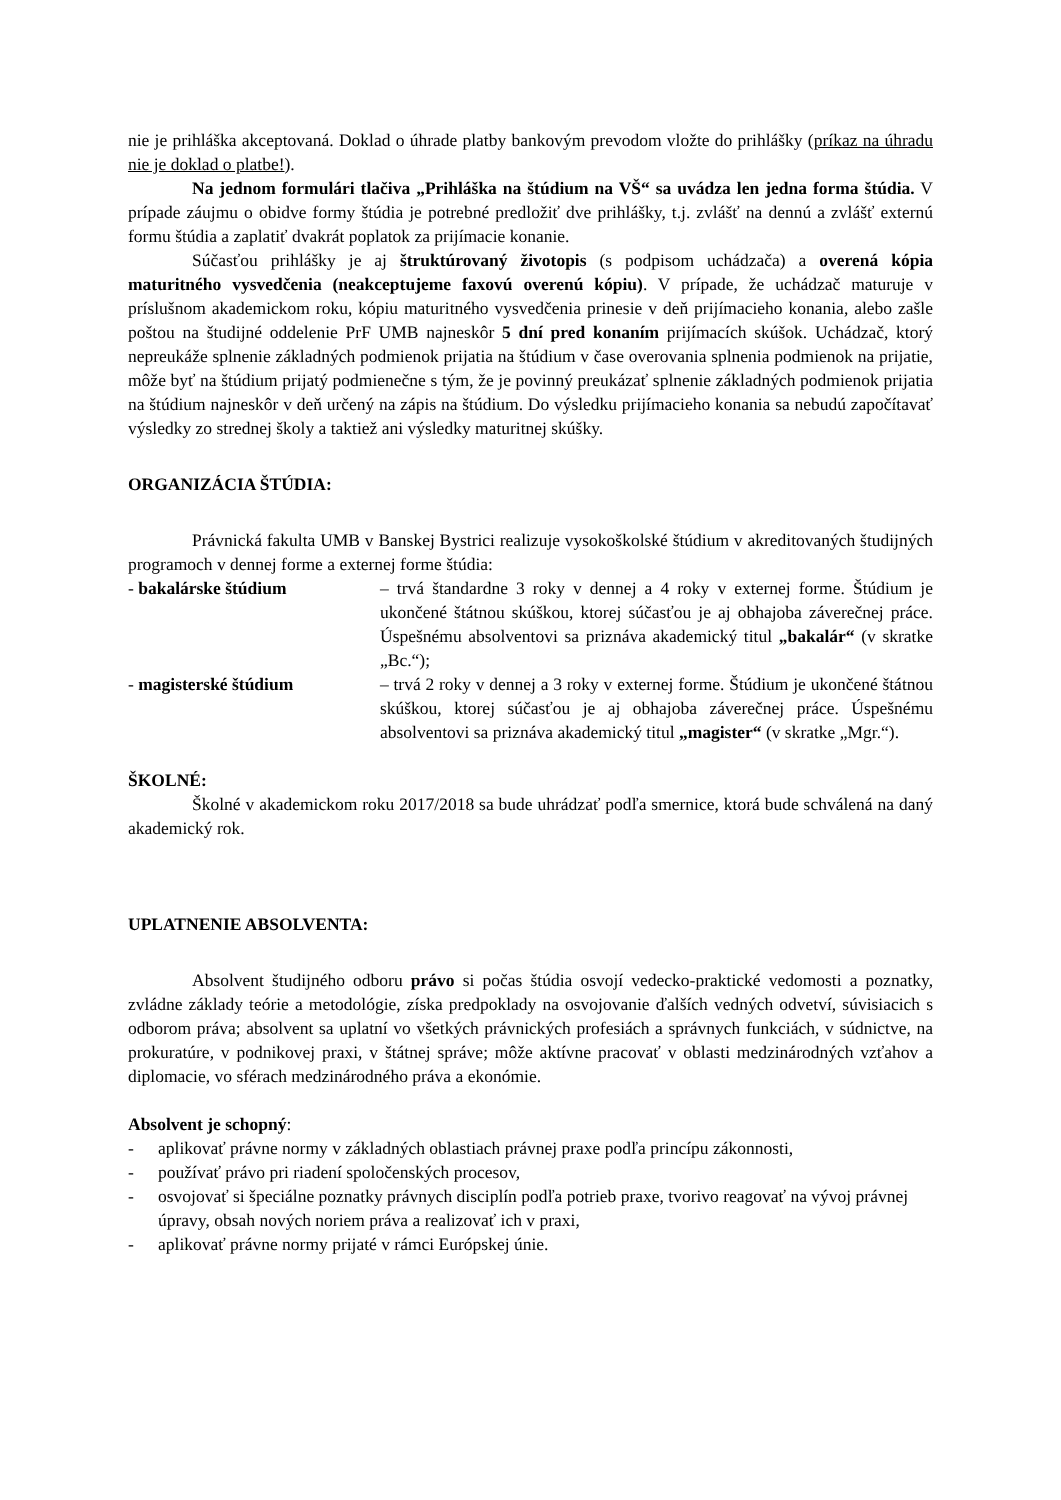nie je prihláška akceptovaná. Doklad o úhrade platby bankovým prevodom vložte do prihlášky (príkaz na úhradu nie je doklad o platbe!).
Na jednom formulári tlačiva „Prihláška na štúdium na VŠ“ sa uvádza len jedna forma štúdia. V prípade záujmu o obidve formy štúdia je potrebné predložiť dve prihlášky, t.j. zvlášť na dennú a zvlášť externú formu štúdia a zaplatiť dvakrát poplatok za prijímacie konanie.
Súčasťou prihlášky je aj štruktúrovaný životopis (s podpisom uchádzača) a overená kópia maturitného vysvedčenia (neakceptujeme faxovú overenú kópiu). V prípade, že uchádzač maturuje v príslušnom akademickom roku, kópiu maturitného vysvedčenia prinesie v deň prijímacieho konania, alebo zašle poštou na študijné oddelenie PrF UMB najneskôr 5 dní pred konaním prijímacích skúšok. Uchádzač, ktorý nepreukáže splnenie základných podmienok prijatia na štúdium v čase overovania splnenia podmienok na prijatie, môže byť na štúdium prijatý podmienečne s tým, že je povinný preukázať splnenie základných podmienok prijatia na štúdium najneskôr v deň určený na zápis na štúdium. Do výsledku prijímacieho konania sa nebudú započítavať výsledky zo strednej školy a taktiež ani výsledky maturitnej skúšky.
ORGANIZÁCIA ŠTÚDIA:
Právnická fakulta UMB v Banskej Bystrici realizuje vysokoškolské štúdium v akreditovaných študijných programoch v dennej forme a externej forme štúdia:
- bakalárske štúdium – trvá štandardne 3 roky v dennej a 4 roky v externej forme. Štúdium je ukončené štátnou skúškou, ktorej súčasťou je aj obhajoba záverečnej práce. Úspešnému absolventovi sa priznáva akademický titul „bakalár“ (v skratke „Bc.“);
- magisterské štúdium – trvá 2 roky v dennej a 3 roky v externej forme. Štúdium je ukončené štátnou skúškou, ktorej súčasťou je aj obhajoba záverečnej práce. Úspešnému absolventovi sa priznáva akademický titul „magister“ (v skratke „Mgr.“).
ŠKOLNÉ:
Školné v akademickom roku 2017/2018 sa bude uhrádzať podľa smernice, ktorá bude schválená na daný akademický rok.
UPLATNENIE ABSOLVENTA:
Absolvent študijného odboru právo si počas štúdia osvojí vedecko-praktické vedomosti a poznatky, zvládne základy teórie a metodológie, získa predpoklady na osvojovanie ďalších vedných odvetví, súvisiacich s odborom práva; absolvent sa uplatní vo všetkých právnických profesiách a správnych funkciách, v súdnictve, na prokuratúre, v podnikovej praxi, v štátnej správe; môže aktívne pracovať v oblasti medzinárodných vzťahov a diplomacie, vo sférach medzinárodného práva a ekonómie.
Absolvent je schopný:
- aplikovať právne normy v základných oblastiach právnej praxe podľa princípu zákonnosti,
- používať právo pri riadení spoločenských procesov,
- osvojovať si špeciálne poznatky právnych disciplín podľa potrieb praxe, tvorivo reagovať na vývoj právnej úpravy, obsah nových noriem práva a realizovať ich v praxi,
- aplikovať právne normy prijaté v rámci Európskej únie.